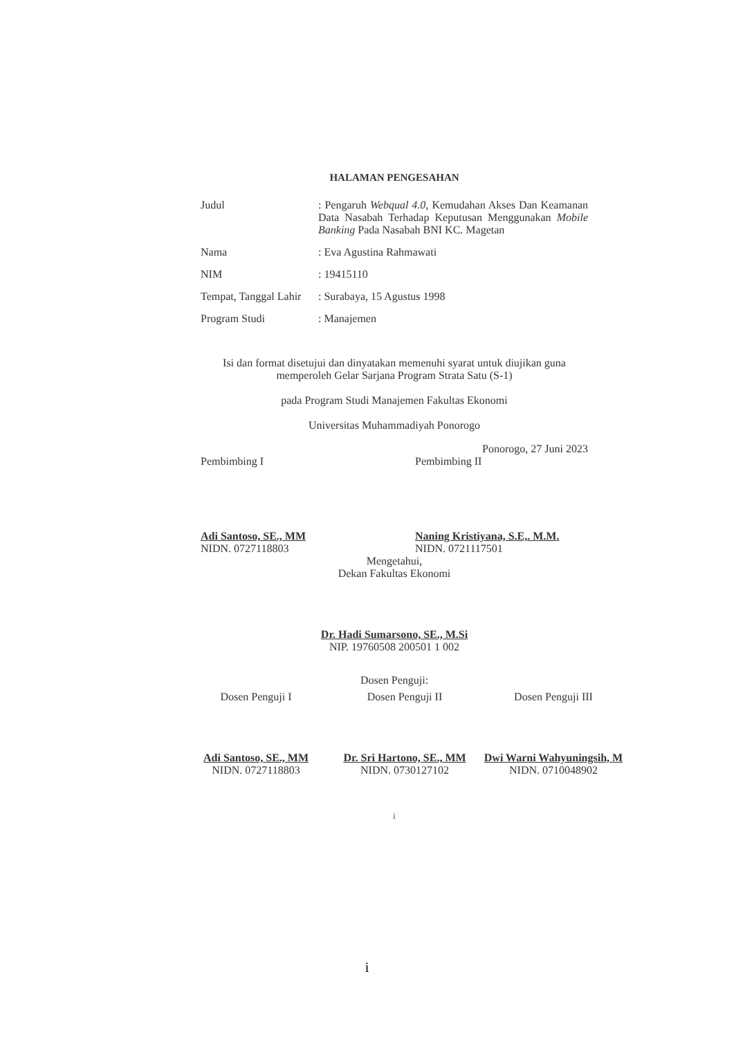HALAMAN PENGESAHAN
Judul : Pengaruh Webqual 4.0, Kemudahan Akses Dan Keamanan Data Nasabah Terhadap Keputusan Menggunakan Mobile Banking Pada Nasabah BNI KC. Magetan
Nama : Eva Agustina Rahmawati
NIM : 19415110
Tempat, Tanggal Lahir
: Surabaya, 15 Agustus 1998
Program Studi : Manajemen
Isi dan format disetujui dan dinyatakan memenuhi syarat untuk diujikan guna
memperoleh Gelar Sarjana Program Strata Satu (S-1)
pada Program Studi Manajemen Fakultas Ekonomi
Universitas Muhammadiyah Ponorogo
Ponorogo, 27 Juni 2023
Pembimbing I Pembimbing II
Adi Santoso, SE., MM
NIDN. 0727118803
Naning Kristiyana, S.E,. M.M.
NIDN. 0721117501
Mengetahui,
Dekan Fakultas Ekonomi
Dr. Hadi Sumarsono, SE., M.Si
NIP. 19760508 200501 1 002
Dosen Penguji:
Dosen Penguji I Dosen Penguji II Dosen Penguji III
Adi Santoso, SE., MM
NIDN. 0727118803
Dr. Sri Hartono, SE., MM
NIDN. 0730127102
Dwi Warni Wahyuningsih, M
NIDN. 0710048902
i
i